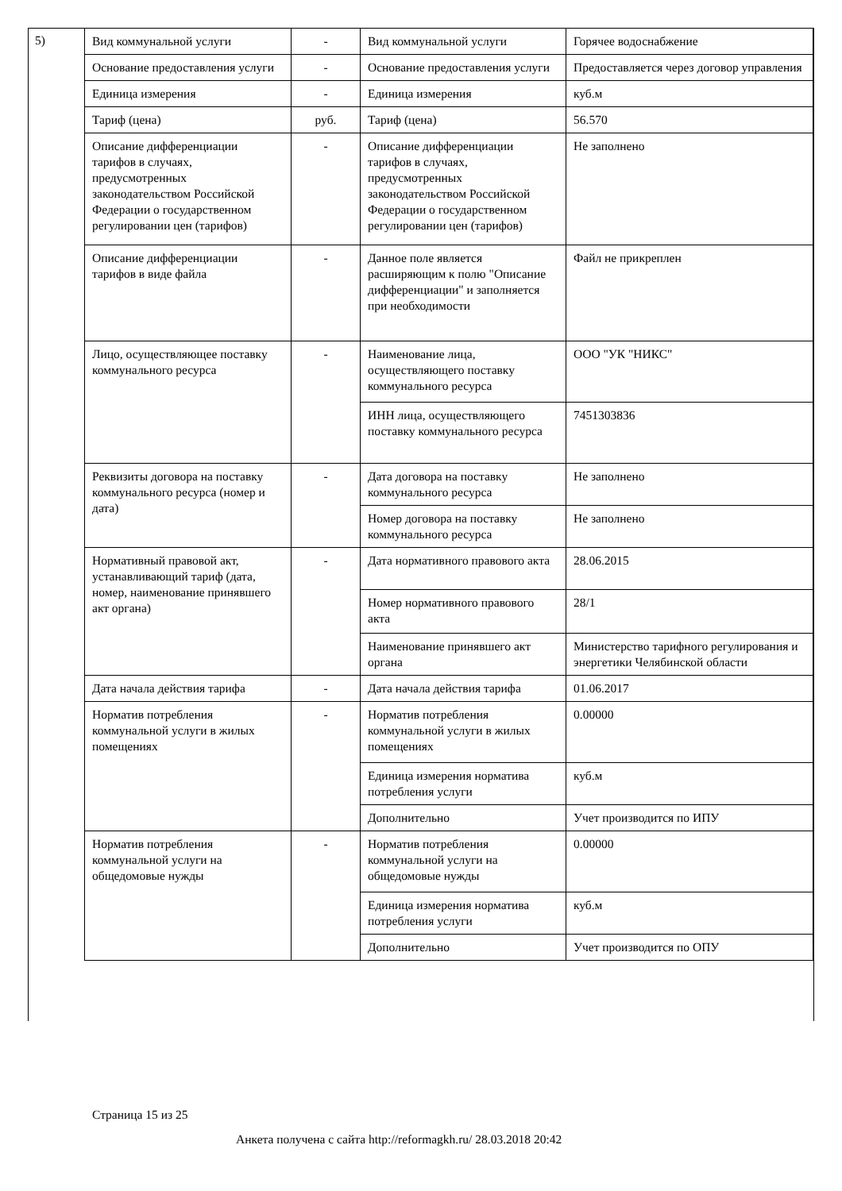5)
| Вид коммунальной услуги | - | Вид коммунальной услуги | Горячее водоснабжение |
| Основание предоставления услуги | - | Основание предоставления услуги | Предоставляется через договор управления |
| Единица измерения | - | Единица измерения | куб.м |
| Тариф (цена) | руб. | Тариф (цена) | 56.570 |
| Описание дифференциации тарифов в случаях, предусмотренных законодательством Российской Федерации о государственном регулировании цен (тарифов) | - | Описание дифференциации тарифов в случаях, предусмотренных законодательством Российской Федерации о государственном регулировании цен (тарифов) | Не заполнено |
| Описание дифференциации тарифов в виде файла | - | Данное поле является расширяющим к полю "Описание дифференциации" и заполняется при необходимости | Файл не прикреплен |
| Лицо, осуществляющее поставку коммунального ресурса | - | Наименование лица, осуществляющего поставку коммунального ресурса | ООО "УК "НИКС" |
| | | ИНН лица, осуществляющего поставку коммунального ресурса | 7451303836 |
| Реквизиты договора на поставку коммунального ресурса (номер и дата) | - | Дата договора на поставку коммунального ресурса | Не заполнено |
| | | Номер договора на поставку коммунального ресурса | Не заполнено |
| Нормативный правовой акт, устанавливающий тариф (дата, номер, наименование принявшего акт органа) | - | Дата нормативного правового акта | 28.06.2015 |
| | | Номер нормативного правового акта | 28/1 |
| | | Наименование принявшего акт органа | Министерство тарифного регулирования и энергетики Челябинской области |
| Дата начала действия тарифа | - | Дата начала действия тарифа | 01.06.2017 |
| Норматив потребления коммунальной услуги в жилых помещениях | - | Норматив потребления коммунальной услуги в жилых помещениях | 0.00000 |
| | | Единица измерения норматива потребления услуги | куб.м |
| | | Дополнительно | Учет производится по ИПУ |
| Норматив потребления коммунальной услуги на общедомовые нужды | - | Норматив потребления коммунальной услуги на общедомовые нужды | 0.00000 |
| | | Единица измерения норматива потребления услуги | куб.м |
| | | Дополнительно | Учет производится по ОПУ |
Страница 15 из 25
Анкета получена с сайта http://reformagkh.ru/ 28.03.2018 20:42